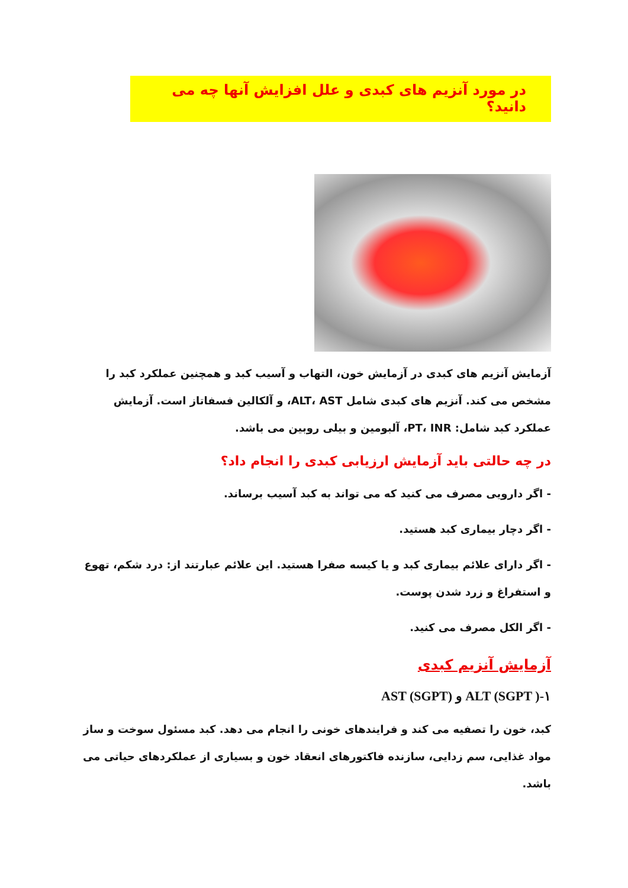در مورد آنزیم های کبدی و علل افزایش آنها چه می دانید؟
آزمایش آنزیم های کبدی در آزمایش خون، التهاب و آسیب کبد و همچنین عملکرد کبد را مشخص می کند. آنزیم های کبدی شامل ALT، AST، و آلکالین فسفاتاز است. آزمایش عملکرد کبد شامل: PT، INR، آلبومین و بیلی روبین می باشد.
در چه حالتی باید آزمایش ارزیابی کبدی را انجام داد؟
- اگر دارویی مصرف می کنید که می تواند به کبد آسیب برساند.
- اگر دچار بیماری کبد هستید.
- اگر دارای علائم بیماری کبد و یا کیسه صفرا هستید. این علائم عبارتند از: درد شکم، تهوع و استفراغ و زرد شدن پوست.
- اگر الکل مصرف می کنید.
آزمایش آنزیم کبدی
۱-ALT (SGPT ) و AST (SGPT)
کبد، خون را تصفیه می کند و فرایندهای خونی را انجام می دهد. کبد مسئول سوخت و ساز مواد غذایی، سم زدایی، سازنده فاکتورهای انعقاد خون و بسیاری از عملکردهای حیاتی می باشد.